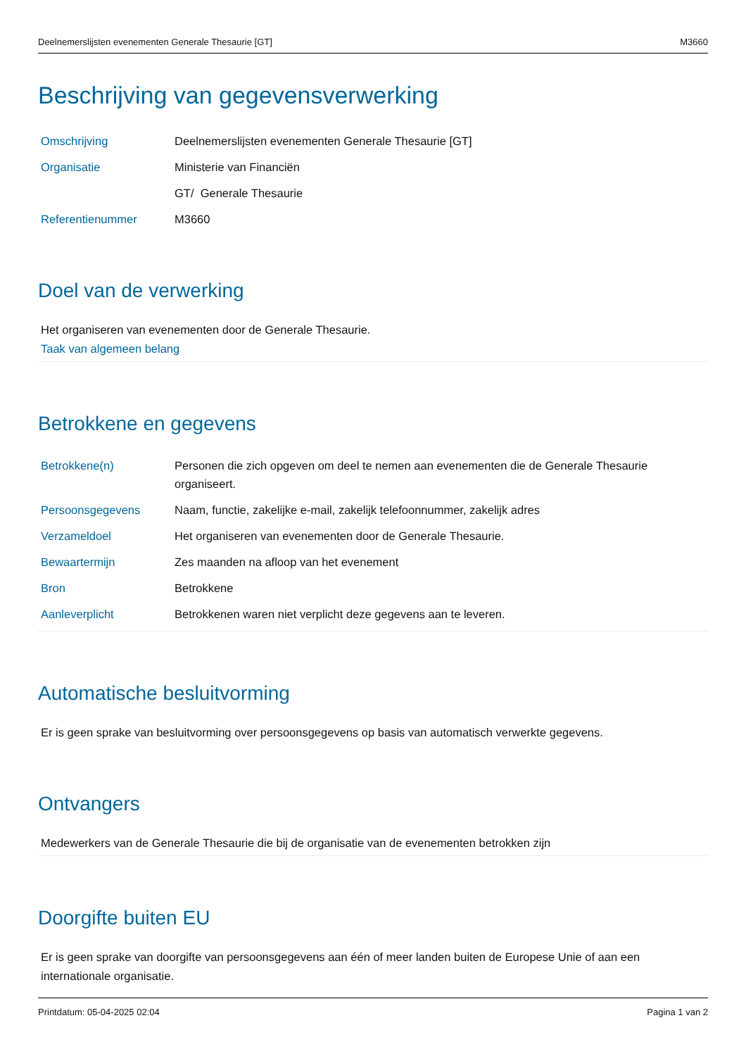Deelnemerslijsten evenementen Generale Thesaurie [GT] M3660
Beschrijving van gegevensverwerking
| Omschrijving | Deelnemerslijsten evenementen Generale Thesaurie [GT] |
| Organisatie | Ministerie van Financiën |
| | GT/ Generale Thesaurie |
| Referentienummer | M3660 |
Doel van de verwerking
Het organiseren van evenementen door de Generale Thesaurie.
Taak van algemeen belang
Betrokkene en gegevens
| Betrokkene(n) | Personen die zich opgeven om deel te nemen aan evenementen die de Generale Thesaurie organiseert. |
| Persoonsgegevens | Naam, functie, zakelijke e-mail, zakelijk telefoonnummer, zakelijk adres |
| Verzameldoel | Het organiseren van evenementen door de Generale Thesaurie. |
| Bewaartermijn | Zes maanden na afloop van het evenement |
| Bron | Betrokkene |
| Aanleverplicht | Betrokkenen waren niet verplicht deze gegevens aan te leveren. |
Automatische besluitvorming
Er is geen sprake van besluitvorming over persoonsgegevens op basis van automatisch verwerkte gegevens.
Ontvangers
Medewerkers van de Generale Thesaurie die bij de organisatie van de evenementen betrokken zijn
Doorgifte buiten EU
Er is geen sprake van doorgifte van persoonsgegevens aan één of meer landen buiten de Europese Unie of aan een internationale organisatie.
Printdatum: 05-04-2025 02:04 Pagina 1 van 2